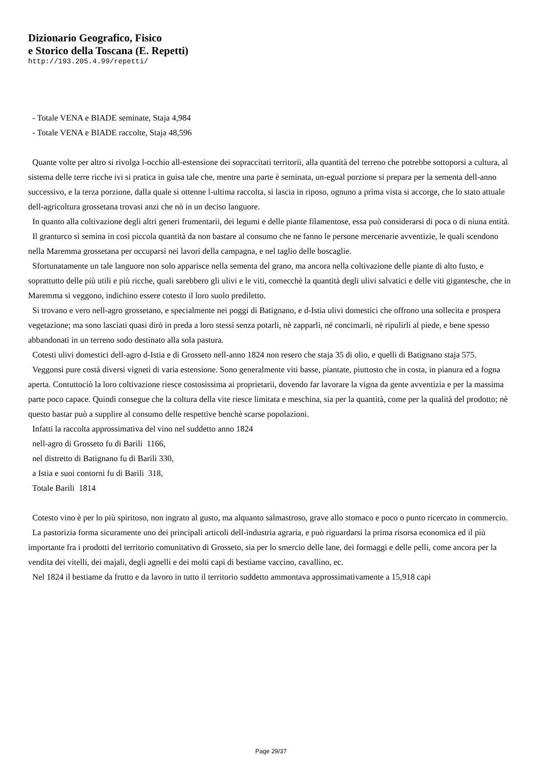Dizionario Geografico, Fisico
e Storico della Toscana (E. Repetti)
http://193.205.4.99/repetti/
- Totale VENA e BIADE seminate, Staja 4,984
- Totale VENA e BIADE raccolte, Staja 48,596
Quante volte per altro si rivolga l-occhio all-estensione dei sopraccitati territorii, alla quantità del terreno che potrebbe sottoporsi a cultura, al sistema delle terre ricche ivi si pratica in guisa tale che, mentre una parte è seminata, un-egual porzione si prepara per la sementa dell-anno successivo, e la terza porzione, dalla quale si ottenne l-ultima raccolta, si lascia in riposo, ognuno a prima vista si accorge, che lo stato attuale dell-agricoltura grossetana trovasi anzi che nò in un deciso languore.
In quanto alla coltivazione degli altri generi frumentarii, dei legumi e delle piante filamentose, essa può considerarsi di poca o di niuna entità.
Il granturco si semina in così piccola quantità da non bastare al consumo che ne fanno le persone mercenarie avventizie, le quali scendono nella Maremma grossetana per occuparsi nei lavori della campagna, e nel taglio delle boscaglie.
Sfortunatamente un tale languore non solo apparisce nella sementa del grano, ma ancora nella coltivazione delle piante di alto fusto, e soprattutto delle più utili e più ricche, quali sarebbero gli ulivi e le viti, comecchè la quantità degli ulivi salvatici e delle viti gigantesche, che in Maremma si veggono, indichino essere cotesto il loro suolo prediletto.
Si trovano e vero nell-agro grossetano, e specialmente nei poggi di Batignano, e d-Istia ulivi domestici che offrono una sollecita e prospera vegetazione; ma sono lasciati quasi dirò in preda a loro stessi senza potarli, nè zapparli, né concimarli, nè ripulirli al piede, e bene spesso abbandonati in un terreno sodo destinato alla sola pastura.
Cotesti ulivi domestici dell-agro d-Istia e di Grosseto nell-anno 1824 non resero che staja 35 di olio, e quelli di Batignano staja 575.
Veggonsi pure costà diversi vigneti di varia estensione. Sono generalmente viti basse, piantate, piuttosto che in costa, in pianura ed a fogna aperta. Contuttociò la loro coltivazione riesce costosissima ai proprietarii, dovendo far lavorare la vigna da gente avventizia e per la massima parte poco capace. Quindi consegue che la coltura della vite riesce limitata e meschina, sia per la quantità, come per la qualità del prodotto; nè questo bastar può a supplire al consumo delle respettive benchè scarse popolazioni.
Infatti la raccolta approssimativa del vino nel suddetto anno 1824
nell-agro di Grosseto fu di Barili 1166,
nel distretto di Batignano fu di Barili 330,
a Istia e suoi contorni fu di Barili 318,
Totale Barili 1814
Cotesto vino è per lo più spiritoso, non ingrato al gusto, ma alquanto salmastroso, grave allo stomaco e poco o punto ricercato in commercio.
La pastorizia forma sicuramente uno dei principali articoli dell-industria agraria, e può riguardarsi la prima risorsa economica ed il più importante fra i prodotti del territorio comunitativo di Grosseto, sia per lo smercio delle lane, dei formaggi e delle pelli, come ancora per la vendita dei vitelli, dei majali, degli agnelli e dei molti capi di bestiame vaccino, cavallino, ec.
Nel 1824 il bestiame da frutto e da lavoro in tutto il territorio suddetto ammontava approssimativamente a 15,918 capi
Page 29/37